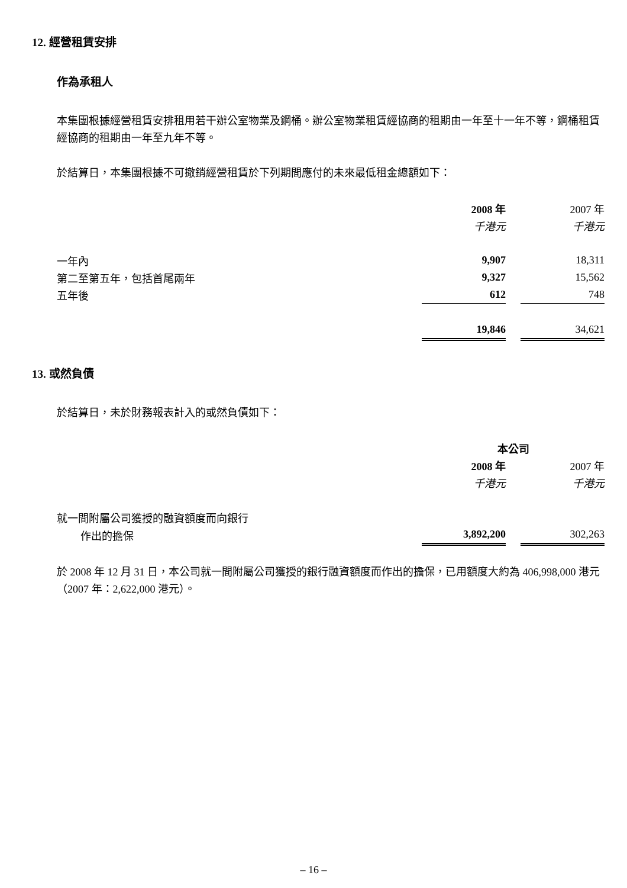12. 經營租賃安排
作為承租人
本集團根據經營租賃安排租用若干辦公室物業及鋼桶。辦公室物業租賃經協商的租期由一年至十一年不等，鋼桶租賃經協商的租期由一年至九年不等。
於結算日，本集團根據不可撤銷經營租賃於下列期間應付的未來最低租金總額如下：
| | 2008 年 | | 2007 年 |
| | 千港元 | | 千港元 |
| 一年內 | 9,907 | | 18,311 |
| 第二至第五年，包括首尾兩年 | 9,327 | | 15,562 |
| 五年後 | 612 | | 748 |
| | 19,846 | | 34,621 |
13. 或然負債
於結算日，未於財務報表計入的或然負債如下：
| | 本公司 | | |
| | 2008 年 | | 2007 年 |
| | 千港元 | | 千港元 |
| 就一間附屬公司獲授的融資額度而向銀行 | | | |
| 作出的擔保 | 3,892,200 | | 302,263 |
於 2008 年 12 月 31 日，本公司就一間附屬公司獲授的銀行融資額度而作出的擔保，已用額度大約為 406,998,000 港元（2007 年：2,622,000 港元）。
– 16 –